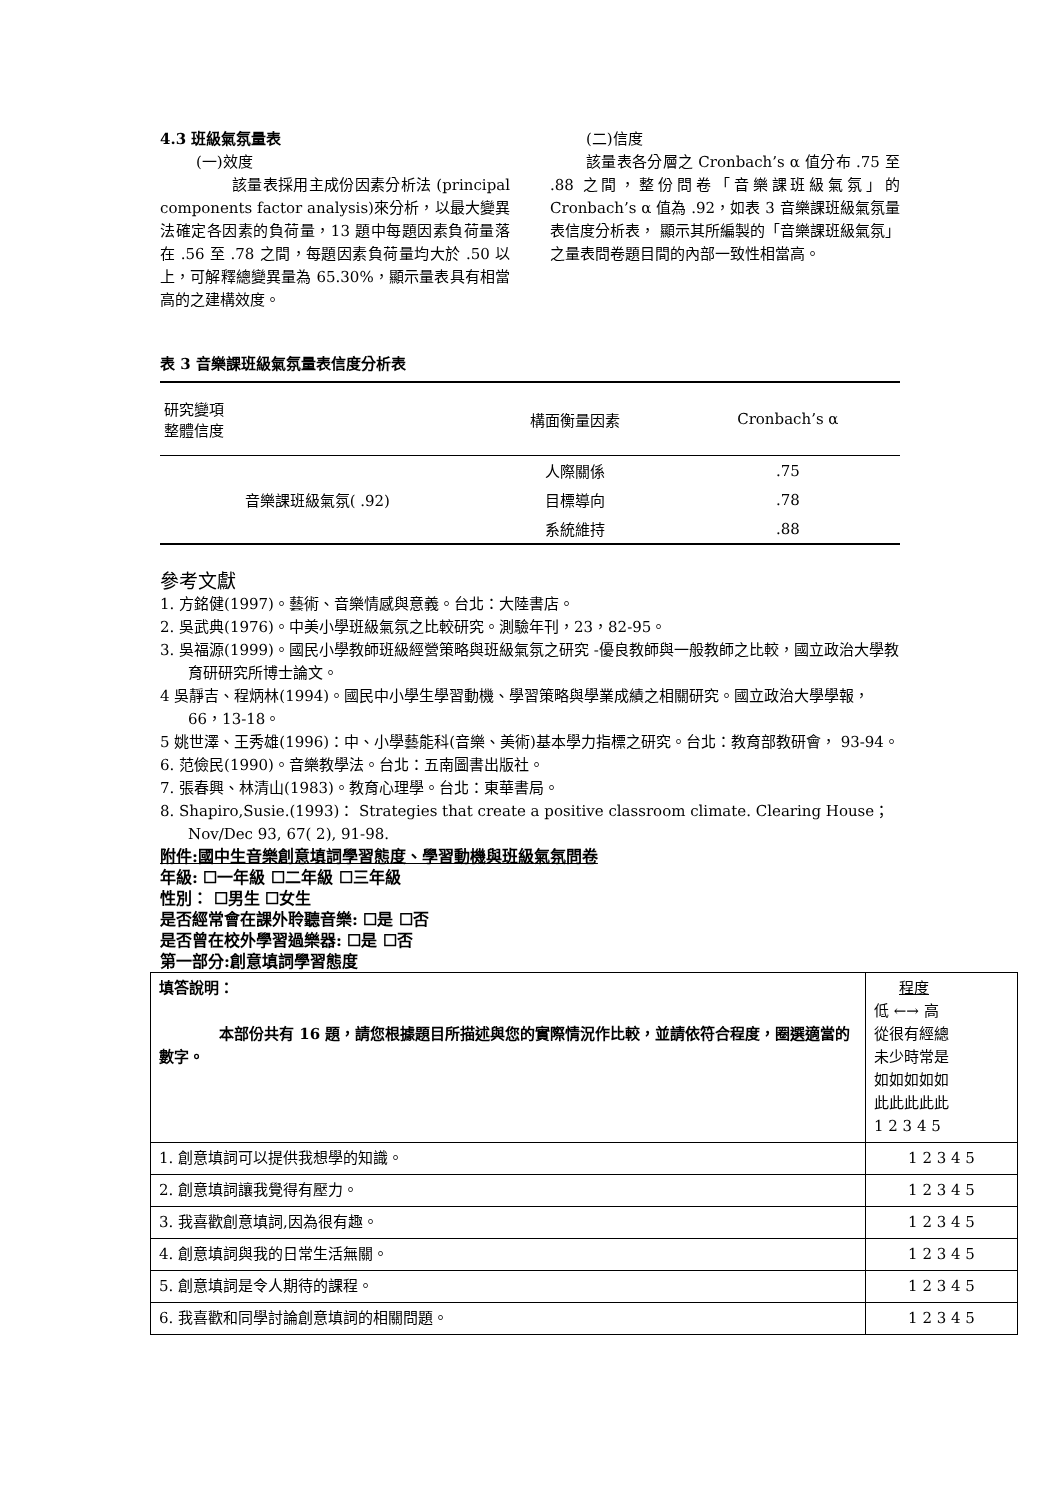4.3 班級氣氛量表
(一)效度
該量表採用主成份因素分析法 (principal components factor analysis)來分析，以最大變異法確定各因素的負荷量，13 題中每題因素負荷量落在 .56 至 .78 之間，每題因素負荷量均大於 .50 以上，可解釋總變異量為 65.30%，顯示量表具有相當高的之建構效度。
(二)信度
該量表各分層之 Cronbach’s α 值分布 .75 至 .88 之間，整份問卷「音樂課班級氣氛」的 Cronbach’s α 值為 .92，如表 3 音樂課班級氣氛量表信度分析表， 顯示其所編製的「音樂課班級氣氛」之量表問卷題目間的內部一致性相當高。
表 3 音樂課班級氣氛量表信度分析表
| 研究變項 整體信度 | 構面衡量因素 | Cronbach’s α |
| --- | --- | --- |
| 音樂課班級氣氛( .92) | 人際關係 | .75 |
| | 目標導向 | .78 |
| | 系統維持 | .88 |
參考文獻
1. 方銘健(1997)。藝術、音樂情感與意義。台北：大陸書店。
2. 吳武典(1976)。中美小學班級氣氛之比較研究。測驗年刊，23，82-95。
3. 吳福源(1999)。國民小學教師班級經營策略與班級氣氛之研究 -優良教師與一般教師之比較，國立政治大學教育研研究所博士論文。
4 吳靜吉、程炳林(1994)。國民中小學生學習動機、學習策略與學業成績之相關研究。國立政治大學學報， 66，13-18。
5 姚世澤、王秀雄(1996)：中、小學藝能科(音樂、美術)基本學力指標之研究。台北：教育部教研會， 93-94。
6. 范儉民(1990)。音樂教學法。台北：五南圖書出版社。
7. 張春興、林清山(1983)。教育心理學。台北：東華書局。
8. Shapiro,Susie.(1993)： Strategies that create a positive classroom climate. Clearing House；Nov/Dec 93, 67( 2), 91-98.
附件:國中生音樂創意填詞學習態度、學習動機與班級氣氛問卷
年級: ☐一年級 ☐二年級 ☐三年級
性別： ☐男生 ☐女生
是否經常會在課外聆聽音樂: ☐是 ☐否
是否曾在校外學習過樂器: ☐是 ☐否
第一部分:創意填詞學習態度
| 填答說明： 本部份共有 16 題，請您根據題目所描述與您的實際情況作比較，並請依符合程度，圈選適當的數字。 | 程度 低 ←→ 高 從很有經總 未少時常是 如如如如如 此此此此此 1 2 3 4 5 |
| 1. 創意填詞可以提供我想學的知識。 | 1 2 3 4 5 |
| 2. 創意填詞讓我覺得有壓力。 | 1 2 3 4 5 |
| 3. 我喜歡創意填詞,因為很有趣。 | 1 2 3 4 5 |
| 4. 創意填詞與我的日常生活無關。 | 1 2 3 4 5 |
| 5. 創意填詞是令人期待的課程。 | 1 2 3 4 5 |
| 6. 我喜歡和同學討論創意填詞的相關問題。 | 1 2 3 4 5 |